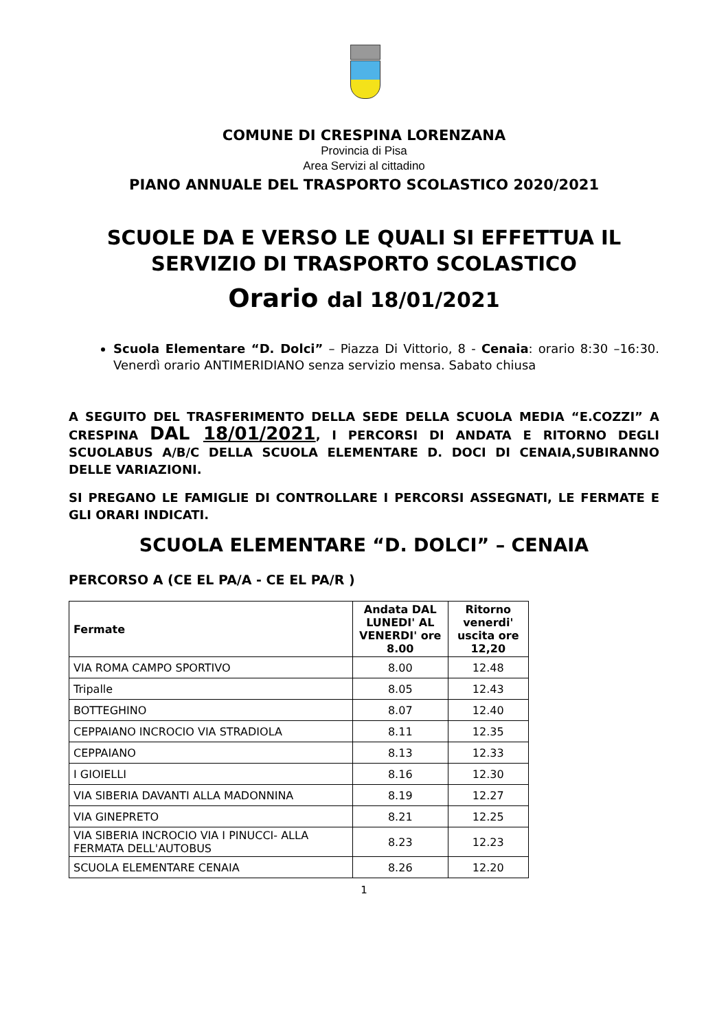COMUNE DI CRESPINA LORENZANA
Provincia di Pisa
Area Servizi al cittadino
PIANO ANNUALE DEL TRASPORTO SCOLASTICO 2020/2021
SCUOLE DA E VERSO LE QUALI SI EFFETTUA IL SERVIZIO DI TRASPORTO SCOLASTICO
Orario dal 18/01/2021
Scuola Elementare “D. Dolci” – Piazza Di Vittorio, 8 - Cenaia: orario 8:30 –16:30. Venerdì orario ANTIMERIDIANO senza servizio mensa. Sabato chiusa
A SEGUITO DEL TRASFERIMENTO DELLA SEDE DELLA SCUOLA MEDIA “E.COZZI” A CRESPINA DAL 18/01/2021, I PERCORSI DI ANDATA E RITORNO DEGLI SCUOLABUS A/B/C DELLA SCUOLA ELEMENTARE D. DOCI DI CENAIA,SUBIRANNO DELLE VARIAZIONI.
SI PREGANO LE FAMIGLIE DI CONTROLLARE I PERCORSI ASSEGNATI, LE FERMATE E GLI ORARI INDICATI.
SCUOLA ELEMENTARE “D. DOLCI” – CENAIA
PERCORSO A (CE EL PA/A - CE EL PA/R )
| Fermate | Andata DAL LUNEDI' AL VENERDI' ore 8.00 | Ritorno venerdi' uscita ore 12,20 |
| --- | --- | --- |
| VIA ROMA CAMPO SPORTIVO | 8.00 | 12.48 |
| Tripalle | 8.05 | 12.43 |
| BOTTEGHINO | 8.07 | 12.40 |
| CEPPAIANO INCROCIO VIA STRADIOLA | 8.11 | 12.35 |
| CEPPAIANO | 8.13 | 12.33 |
| I GIOIELLI | 8.16 | 12.30 |
| VIA SIBERIA DAVANTI ALLA MADONNINA | 8.19 | 12.27 |
| VIA GINEPRETO | 8.21 | 12.25 |
| VIA SIBERIA INCROCIO VIA I PINUCCI- ALLA FERMATA DELL'AUTOBUS | 8.23 | 12.23 |
| SCUOLA ELEMENTARE CENAIA | 8.26 | 12.20 |
1